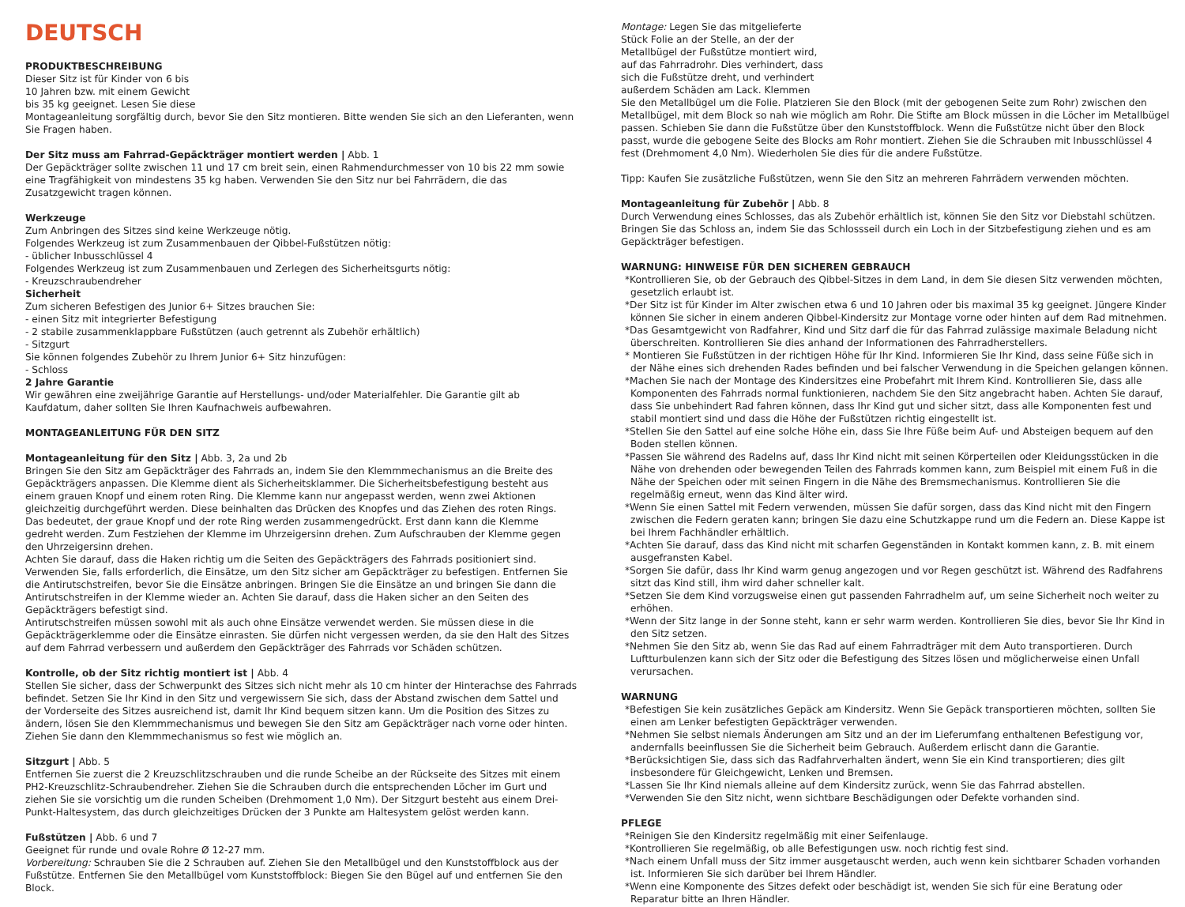DEUTSCH
PRODUKTBESCHREIBUNG
Dieser Sitz ist für Kinder von 6 bis
10 Jahren bzw. mit einem Gewicht
bis 35 kg geeignet. Lesen Sie diese
Montageanleitung sorgfältig durch, bevor Sie den Sitz montieren. Bitte wenden Sie sich an den Lieferanten, wenn Sie Fragen haben.
Der Sitz muss am Fahrrad-Gepäckträger montiert werden | Abb. 1
Der Gepäckträger sollte zwischen 11 und 17 cm breit sein, einen Rahmendurchmesser von 10 bis 22 mm sowie eine Tragfähigkeit von mindestens 35 kg haben. Verwenden Sie den Sitz nur bei Fahrrädern, die das Zusatzgewicht tragen können.
Werkzeuge
Zum Anbringen des Sitzes sind keine Werkzeuge nötig.
Folgendes Werkzeug ist zum Zusammenbauen der Qibbel-Fußstützen nötig:
- üblicher Inbusschlüssel 4
Folgendes Werkzeug ist zum Zusammenbauen und Zerlegen des Sicherheitsgurts nötig:
- Kreuzschraubendreher
Sicherheit
Zum sicheren Befestigen des Junior 6+ Sitzes brauchen Sie:
- einen Sitz mit integrierter Befestigung
- 2 stabile zusammenklappbare Fußstützen (auch getrennt als Zubehör erhältlich)
- Sitzgurt
Sie können folgendes Zubehör zu Ihrem Junior 6+ Sitz hinzufügen:
- Schloss
2 Jahre Garantie
Wir gewähren eine zweijährige Garantie auf Herstellungs- und/oder Materialfehler. Die Garantie gilt ab Kaufdatum, daher sollten Sie Ihren Kaufnachweis aufbewahren.
MONTAGEANLEITUNG FÜR DEN SITZ
Montageanleitung für den Sitz | Abb. 3, 2a und 2b
Bringen Sie den Sitz am Gepäckträger des Fahrrads an, indem Sie den Klemmmechanismus an die Breite des Gepäckträgers anpassen. Die Klemme dient als Sicherheitsklammer. Die Sicherheitsbefestigung besteht aus einem grauen Knopf und einem roten Ring. Die Klemme kann nur angepasst werden, wenn zwei Aktionen gleichzeitig durchgeführt werden. Diese beinhalten das Drücken des Knopfes und das Ziehen des roten Rings. Das bedeutet, der graue Knopf und der rote Ring werden zusammengedrückt. Erst dann kann die Klemme gedreht werden. Zum Festziehen der Klemme im Uhrzeigersinn drehen. Zum Aufschrauben der Klemme gegen den Uhrzeigersinn drehen.
Achten Sie darauf, dass die Haken richtig um die Seiten des Gepäckträgers des Fahrrads positioniert sind. Verwenden Sie, falls erforderlich, die Einsätze, um den Sitz sicher am Gepäckträger zu befestigen. Entfernen Sie die Antirutschstreifen, bevor Sie die Einsätze anbringen. Bringen Sie die Einsätze an und bringen Sie dann die Antirutschstreifen in der Klemme wieder an. Achten Sie darauf, dass die Haken sicher an den Seiten des Gepäckträgers befestigt sind.
Antirutschstreifen müssen sowohl mit als auch ohne Einsätze verwendet werden. Sie müssen diese in die Gepäckträgerklemme oder die Einsätze einrasten. Sie dürfen nicht vergessen werden, da sie den Halt des Sitzes auf dem Fahrrad verbessern und außerdem den Gepäckträger des Fahrrads vor Schäden schützen.
Kontrolle, ob der Sitz richtig montiert ist | Abb. 4
Stellen Sie sicher, dass der Schwerpunkt des Sitzes sich nicht mehr als 10 cm hinter der Hinterachse des Fahrrads befindet. Setzen Sie Ihr Kind in den Sitz und vergewissern Sie sich, dass der Abstand zwischen dem Sattel und der Vorderseite des Sitzes ausreichend ist, damit Ihr Kind bequem sitzen kann. Um die Position des Sitzes zu ändern, lösen Sie den Klemmmechanismus und bewegen Sie den Sitz am Gepäckträger nach vorne oder hinten. Ziehen Sie dann den Klemmmechanismus so fest wie möglich an.
Sitzgurt | Abb. 5
Entfernen Sie zuerst die 2 Kreuzschlitzschrauben und die runde Scheibe an der Rückseite des Sitzes mit einem PH2-Kreuzschlitz-Schraubendreher. Ziehen Sie die Schrauben durch die entsprechenden Löcher im Gurt und ziehen Sie sie vorsichtig um die runden Scheiben (Drehmoment 1,0 Nm). Der Sitzgurt besteht aus einem Drei-Punkt-Haltesystem, das durch gleichzeitiges Drücken der 3 Punkte am Haltesystem gelöst werden kann.
Fußstützen | Abb. 6 und 7
Geeignet für runde und ovale Rohre Ø 12-27 mm.
Vorbereitung: Schrauben Sie die 2 Schrauben auf. Ziehen Sie den Metallbügel und den Kunststoffblock aus der Fußstütze. Entfernen Sie den Metallbügel vom Kunststoffblock: Biegen Sie den Bügel auf und entfernen Sie den Block.
Montage: Legen Sie das mitgelieferte
Stück Folie an der Stelle, an der der
Metallbügel der Fußstütze montiert wird,
auf das Fahrradrohr. Dies verhindert, dass
sich die Fußstütze dreht, und verhindert
außerdem Schäden am Lack. Klemmen
Sie den Metallbügel um die Folie. Platzieren Sie den Block (mit der gebogenen Seite zum Rohr) zwischen den Metallbügel, mit dem Block so nah wie möglich am Rohr. Die Stifte am Block müssen in die Löcher im Metallbügel passen. Schieben Sie dann die Fußstütze über den Kunststoffblock. Wenn die Fußstütze nicht über den Block passt, wurde die gebogene Seite des Blocks am Rohr montiert. Ziehen Sie die Schrauben mit Inbusschlüssel 4 fest (Drehmoment 4,0 Nm). Wiederholen Sie dies für die andere Fußstütze.
Tipp: Kaufen Sie zusätzliche Fußstützen, wenn Sie den Sitz an mehreren Fahrrädern verwenden möchten.
Montageanleitung für Zubehör | Abb. 8
Durch Verwendung eines Schlosses, das als Zubehör erhältlich ist, können Sie den Sitz vor Diebstahl schützen. Bringen Sie das Schloss an, indem Sie das Schlossseil durch ein Loch in der Sitzbefestigung ziehen und es am Gepäckträger befestigen.
WARNUNG: HINWEISE FÜR DEN SICHEREN GEBRAUCH
*Kontrollieren Sie, ob der Gebrauch des Qibbel-Sitzes in dem Land, in dem Sie diesen Sitz verwenden möchten, gesetzlich erlaubt ist.
*Der Sitz ist für Kinder im Alter zwischen etwa 6 und 10 Jahren oder bis maximal 35 kg geeignet. Jüngere Kinder können Sie sicher in einem anderen Qibbel-Kindersitz zur Montage vorne oder hinten auf dem Rad mitnehmen.
*Das Gesamtgewicht von Radfahrer, Kind und Sitz darf die für das Fahrrad zulässige maximale Beladung nicht überschreiten. Kontrollieren Sie dies anhand der Informationen des Fahrradherstellers.
* Montieren Sie Fußstützen in der richtigen Höhe für Ihr Kind. Informieren Sie Ihr Kind, dass seine Füße sich in der Nähe eines sich drehenden Rades befinden und bei falscher Verwendung in die Speichen gelangen können.
*Machen Sie nach der Montage des Kindersitzes eine Probefahrt mit Ihrem Kind. Kontrollieren Sie, dass alle Komponenten des Fahrrads normal funktionieren, nachdem Sie den Sitz angebracht haben. Achten Sie darauf, dass Sie unbehindert Rad fahren können, dass Ihr Kind gut und sicher sitzt, dass alle Komponenten fest und stabil montiert sind und dass die Höhe der Fußstützen richtig eingestellt ist.
*Stellen Sie den Sattel auf eine solche Höhe ein, dass Sie Ihre Füße beim Auf- und Absteigen bequem auf den Boden stellen können.
*Passen Sie während des Radelns auf, dass Ihr Kind nicht mit seinen Körperteilen oder Kleidungsstücken in die Nähe von drehenden oder bewegenden Teilen des Fahrrads kommen kann, zum Beispiel mit einem Fuß in die Nähe der Speichen oder mit seinen Fingern in die Nähe des Bremsmechanismus. Kontrollieren Sie die regelmäßig erneut, wenn das Kind älter wird.
*Wenn Sie einen Sattel mit Federn verwenden, müssen Sie dafür sorgen, dass das Kind nicht mit den Fingern zwischen die Federn geraten kann; bringen Sie dazu eine Schutzkappe rund um die Federn an. Diese Kappe ist bei Ihrem Fachhändler erhältlich.
*Achten Sie darauf, dass das Kind nicht mit scharfen Gegenständen in Kontakt kommen kann, z. B. mit einem ausgefransten Kabel.
*Sorgen Sie dafür, dass Ihr Kind warm genug angezogen und vor Regen geschützt ist. Während des Radfahrens sitzt das Kind still, ihm wird daher schneller kalt.
*Setzen Sie dem Kind vorzugsweise einen gut passenden Fahrradhelm auf, um seine Sicherheit noch weiter zu erhöhen.
*Wenn der Sitz lange in der Sonne steht, kann er sehr warm werden. Kontrollieren Sie dies, bevor Sie Ihr Kind in den Sitz setzen.
*Nehmen Sie den Sitz ab, wenn Sie das Rad auf einem Fahrradträger mit dem Auto transportieren. Durch Luftturbulenzen kann sich der Sitz oder die Befestigung des Sitzes lösen und möglicherweise einen Unfall verursachen.
WARNUNG
*Befestigen Sie kein zusätzliches Gepäck am Kindersitz. Wenn Sie Gepäck transportieren möchten, sollten Sie einen am Lenker befestigten Gepäckträger verwenden.
*Nehmen Sie selbst niemals Änderungen am Sitz und an der im Lieferumfang enthaltenen Befestigung vor, andernfalls beeinflussen Sie die Sicherheit beim Gebrauch. Außerdem erlischt dann die Garantie.
*Berücksichtigen Sie, dass sich das Radfahrverhalten ändert, wenn Sie ein Kind transportieren; dies gilt insbesondere für Gleichgewicht, Lenken und Bremsen.
*Lassen Sie Ihr Kind niemals alleine auf dem Kindersitz zurück, wenn Sie das Fahrrad abstellen.
*Verwenden Sie den Sitz nicht, wenn sichtbare Beschädigungen oder Defekte vorhanden sind.
PFLEGE
*Reinigen Sie den Kindersitz regelmäßig mit einer Seifenlauge.
*Kontrollieren Sie regelmäßig, ob alle Befestigungen usw. noch richtig fest sind.
*Nach einem Unfall muss der Sitz immer ausgetauscht werden, auch wenn kein sichtbarer Schaden vorhanden ist. Informieren Sie sich darüber bei Ihrem Händler.
*Wenn eine Komponente des Sitzes defekt oder beschädigt ist, wenden Sie sich für eine Beratung oder Reparatur bitte an Ihren Händler.